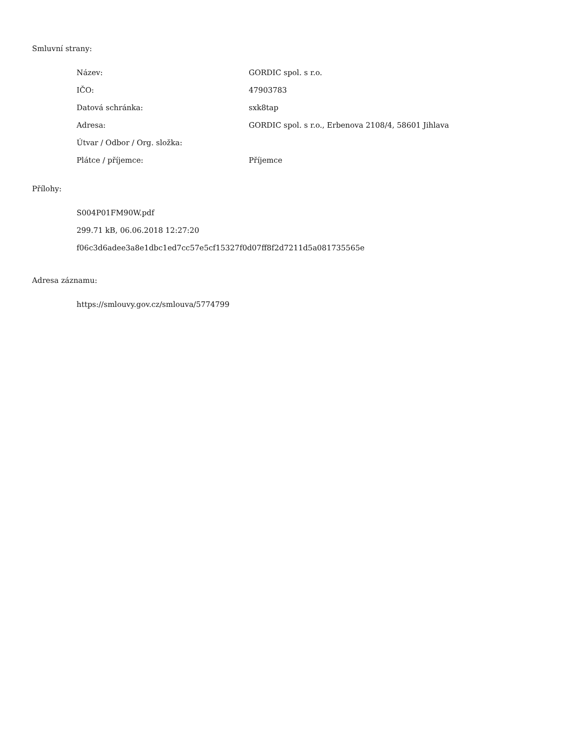Smluvní strany:
| Název: | GORDIC spol. s r.o. |
| IČO: | 47903783 |
| Datová schránka: | sxk8tap |
| Adresa: | GORDIC spol. s r.o., Erbenova 2108/4, 58601 Jihlava |
| Útvar / Odbor / Org. složka: | |
| Plátce / příjemce: | Příjemce |
Přílohy:
S004P01FM90W.pdf
299.71 kB, 06.06.2018 12:27:20
f06c3d6adee3a8e1dbc1ed7cc57e5cf15327f0d07ff8f2d7211d5a081735565e
Adresa záznamu:
https://smlouvy.gov.cz/smlouva/5774799